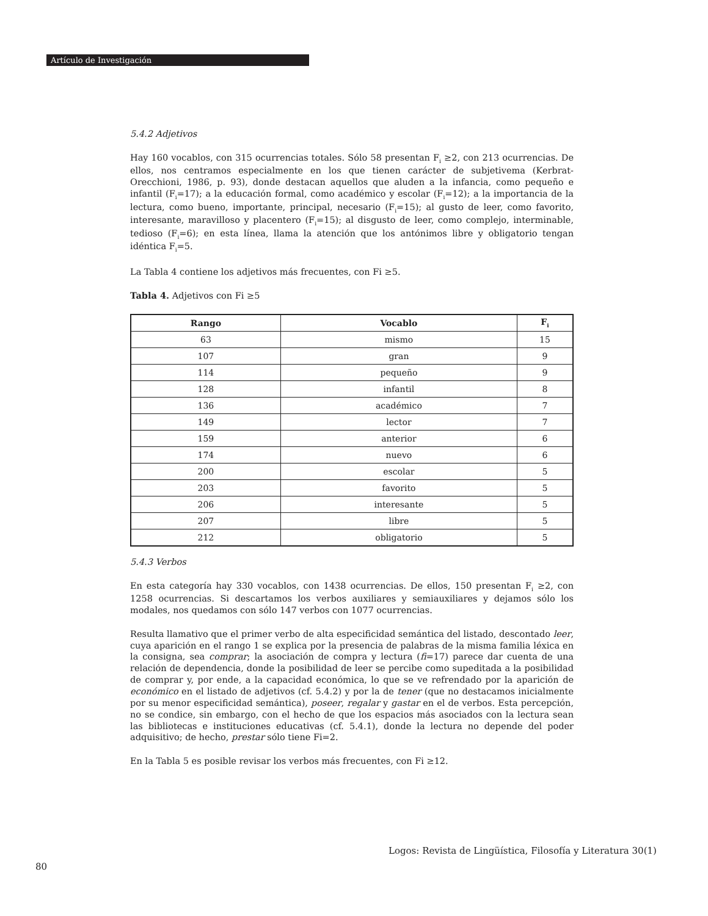Artículo de Investigación
5.4.2 Adjetivos
Hay 160 vocablos, con 315 ocurrencias totales. Sólo 58 presentan F<sub>i</sub> ≥2, con 213 ocurrencias. De ellos, nos centramos especialmente en los que tienen carácter de subjetivema (Kerbrat-Orecchioni, 1986, p. 93), donde destacan aquellos que aluden a la infancia, como pequeño e infantil (F<sub>i</sub>=17); a la educación formal, como académico y escolar (F<sub>i</sub>=12); a la importancia de la lectura, como bueno, importante, principal, necesario (F<sub>i</sub>=15); al gusto de leer, como favorito, interesante, maravilloso y placentero (F<sub>i</sub>=15); al disgusto de leer, como complejo, interminable, tedioso (F<sub>i</sub>=6); en esta línea, llama la atención que los antónimos libre y obligatorio tengan idéntica F<sub>i</sub>=5.
La Tabla 4 contiene los adjetivos más frecuentes, con Fi ≥5.
Tabla 4. Adjetivos con Fi ≥5
| Rango | Vocablo | F<sub>i</sub> |
| --- | --- | --- |
| 63 | mismo | 15 |
| 107 | gran | 9 |
| 114 | pequeño | 9 |
| 128 | infantil | 8 |
| 136 | académico | 7 |
| 149 | lector | 7 |
| 159 | anterior | 6 |
| 174 | nuevo | 6 |
| 200 | escolar | 5 |
| 203 | favorito | 5 |
| 206 | interesante | 5 |
| 207 | libre | 5 |
| 212 | obligatorio | 5 |
5.4.3 Verbos
En esta categoría hay 330 vocablos, con 1438 ocurrencias. De ellos, 150 presentan F<sub>i</sub> ≥2, con 1258 ocurrencias. Si descartamos los verbos auxiliares y semiauxiliares y dejamos sólo los modales, nos quedamos con sólo 147 verbos con 1077 ocurrencias.
Resulta llamativo que el primer verbo de alta especificidad semántica del listado, descontado leer, cuya aparición en el rango 1 se explica por la presencia de palabras de la misma familia léxica en la consigna, sea comprar; la asociación de compra y lectura (fi=17) parece dar cuenta de una relación de dependencia, donde la posibilidad de leer se percibe como supeditada a la posibilidad de comprar y, por ende, a la capacidad económica, lo que se ve refrendado por la aparición de económico en el listado de adjetivos (cf. 5.4.2) y por la de tener (que no destacamos inicialmente por su menor especificidad semántica), poseer, regalar y gastar en el de verbos. Esta percepción, no se condice, sin embargo, con el hecho de que los espacios más asociados con la lectura sean las bibliotecas e instituciones educativas (cf. 5.4.1), donde la lectura no depende del poder adquisitivo; de hecho, prestar sólo tiene Fi=2.
En la Tabla 5 es posible revisar los verbos más frecuentes, con Fi ≥12.
Logos: Revista de Lingüística, Filosofía y Literatura 30(1)
80